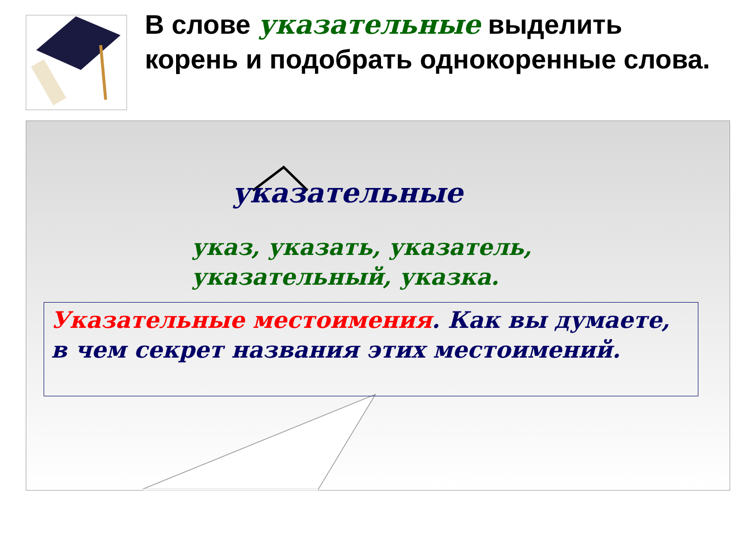В слове указательные выделить корень и подобрать однокоренные слова.
указательные
указ, указать, указатель,
указательный, указка.
Указательные местоимения. Как вы думаете, в чем секрет названия этих местоимений.